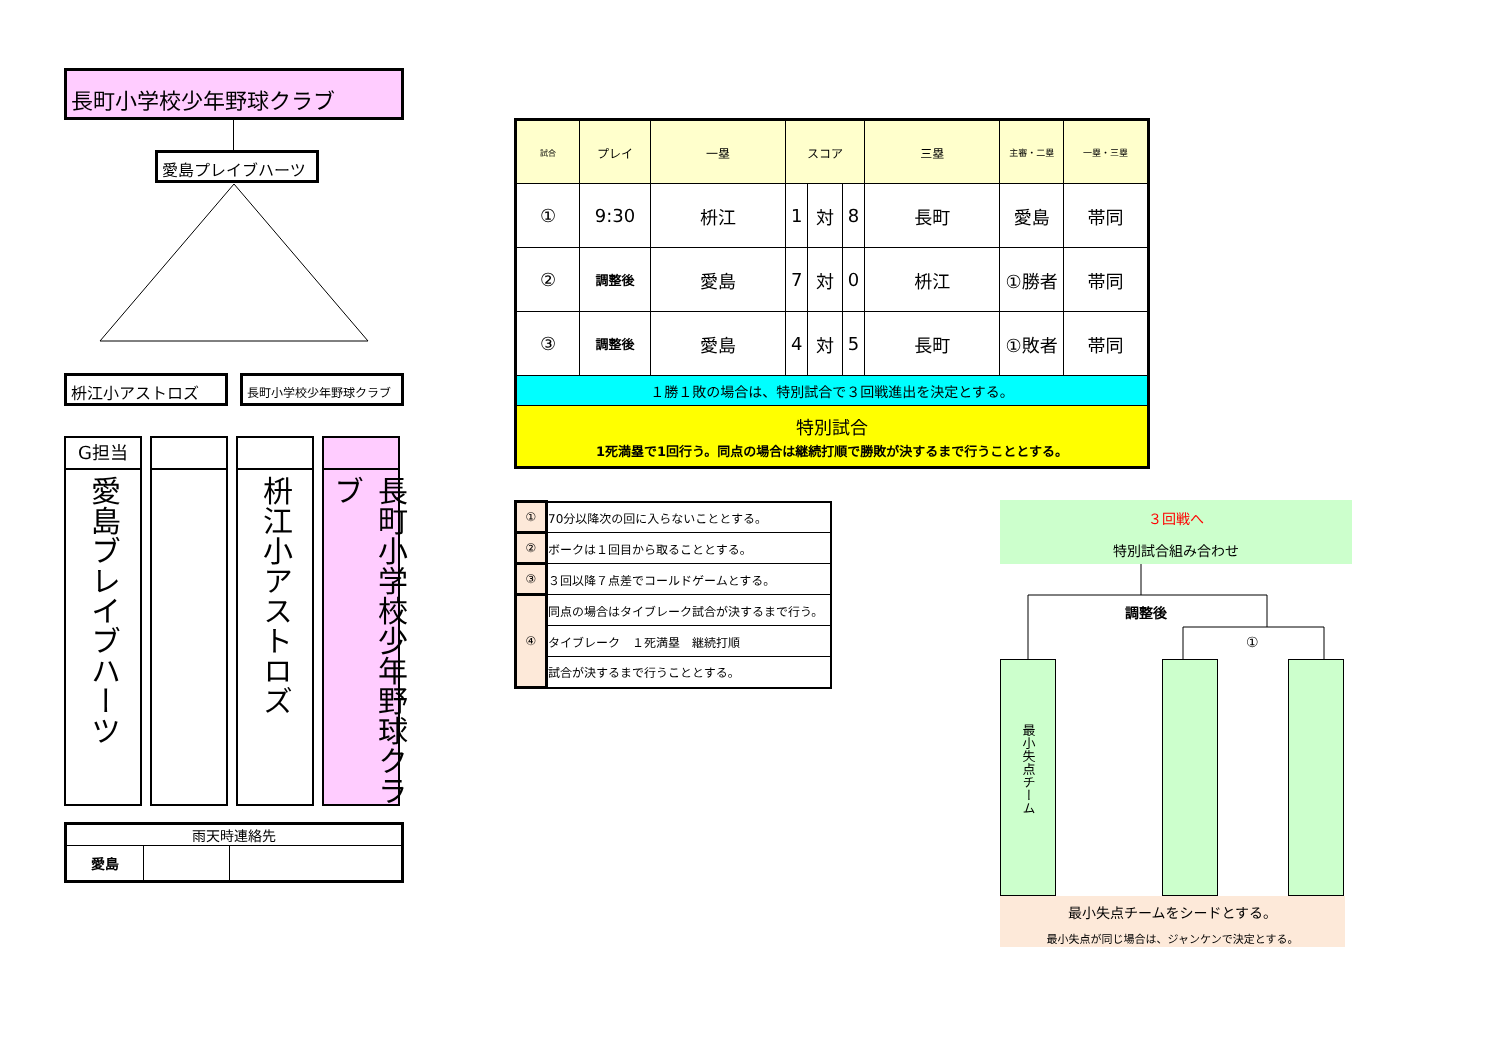長町小学校少年野球クラブ
愛島プレイブハーツ
枡江小アストロズ 長町小学校少年野球クラブ
G担当
愛島ブレイブハーツ
枡江小アストロズ
長町小学校少年野球クラブ
| 雨天時連絡先 | | |
| 愛島 | | |
| 試合 | プレイ | 一塁 | スコア | | | 三塁 | 主審・二塁 | 一塁・三塁 |
| ① | 9:30 | 枡江 | 1 | 対 | 8 | 長町 | 愛島 | 帯同 |
| ② | 調整後 | 愛島 | 7 | 対 | 0 | 枡江 | ①勝者 | 帯同 |
| ③ | 調整後 | 愛島 | 4 | 対 | 5 | 長町 | ①敗者 | 帯同 |
| １勝１敗の場合は、特別試合で３回戦進出を決定とする。 | | | | | | | | |
| 特別試合 1死満塁で1回行う。同点の場合は継続打順で勝敗が決するまで行うこととする。 | | | | | | | | |
| ① | 70分以降次の回に入らないこととする。 |
| ② | ボークは１回目から取ることとする。 |
| ③ | ３回以降７点差でコールドゲームとする。 |
| ④ | 同点の場合はタイブレーク試合が決するまで行う。 |
| | タイブレーク １死満塁 継続打順 |
| | 試合が決するまで行うこととする。 |
３回戦へ
特別試合組み合わせ
調整後
①
最小失点チーム
最小失点チームをシードとする。
最小失点が同じ場合は、ジャンケンで決定とする。